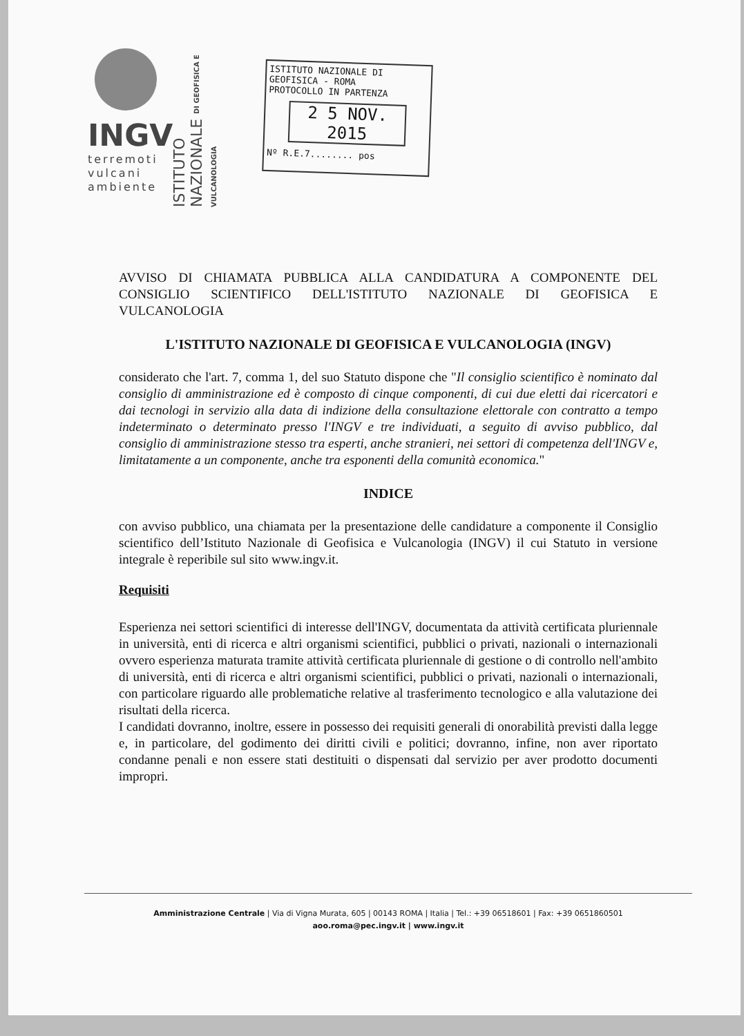INGV
terremoti
vulcani
ambiente
ISTITUTO NAZIONALE DI GEOFISICA E VULCANOLOGIA
ISTITUTO NAZIONALE DI GEOFISICA - ROMA
PROTOCOLLO IN PARTENZA
2 5 NOV. 2015
Nº R.E.7........ pos
AVVISO DI CHIAMATA PUBBLICA ALLA CANDIDATURA A COMPONENTE DEL CONSIGLIO SCIENTIFICO DELL'ISTITUTO NAZIONALE DI GEOFISICA E VULCANOLOGIA
L'ISTITUTO NAZIONALE DI GEOFISICA E VULCANOLOGIA (INGV)
considerato che l'art. 7, comma 1, del suo Statuto dispone che "Il consiglio scientifico è nominato dal consiglio di amministrazione ed è composto di cinque componenti, di cui due eletti dai ricercatori e dai tecnologi in servizio alla data di indizione della consultazione elettorale con contratto a tempo indeterminato o determinato presso l'INGV e tre individuati, a seguito di avviso pubblico, dal consiglio di amministrazione stesso tra esperti, anche stranieri, nei settori di competenza dell'INGV e, limitatamente a un componente, anche tra esponenti della comunità economica."
INDICE
con avviso pubblico, una chiamata per la presentazione delle candidature a componente il Consiglio scientifico dell’Istituto Nazionale di Geofisica e Vulcanologia (INGV) il cui Statuto in versione integrale è reperibile sul sito www.ingv.it.
Requisiti
Esperienza nei settori scientifici di interesse dell'INGV, documentata da attività certificata pluriennale in università, enti di ricerca e altri organismi scientifici, pubblici o privati, nazionali o internazionali ovvero esperienza maturata tramite attività certificata pluriennale di gestione o di controllo nell'ambito di università, enti di ricerca e altri organismi scientifici, pubblici o privati, nazionali o internazionali, con particolare riguardo alle problematiche relative al trasferimento tecnologico e alla valutazione dei risultati della ricerca.
I candidati dovranno, inoltre, essere in possesso dei requisiti generali di onorabilità previsti dalla legge e, in particolare, del godimento dei diritti civili e politici; dovranno, infine, non aver riportato condanne penali e non essere stati destituiti o dispensati dal servizio per aver prodotto documenti impropri.
Amministrazione Centrale | Via di Vigna Murata, 605 | 00143 ROMA | Italia | Tel.: +39 06518601 | Fax: +39 0651860501
aoo.roma@pec.ingv.it | www.ingv.it